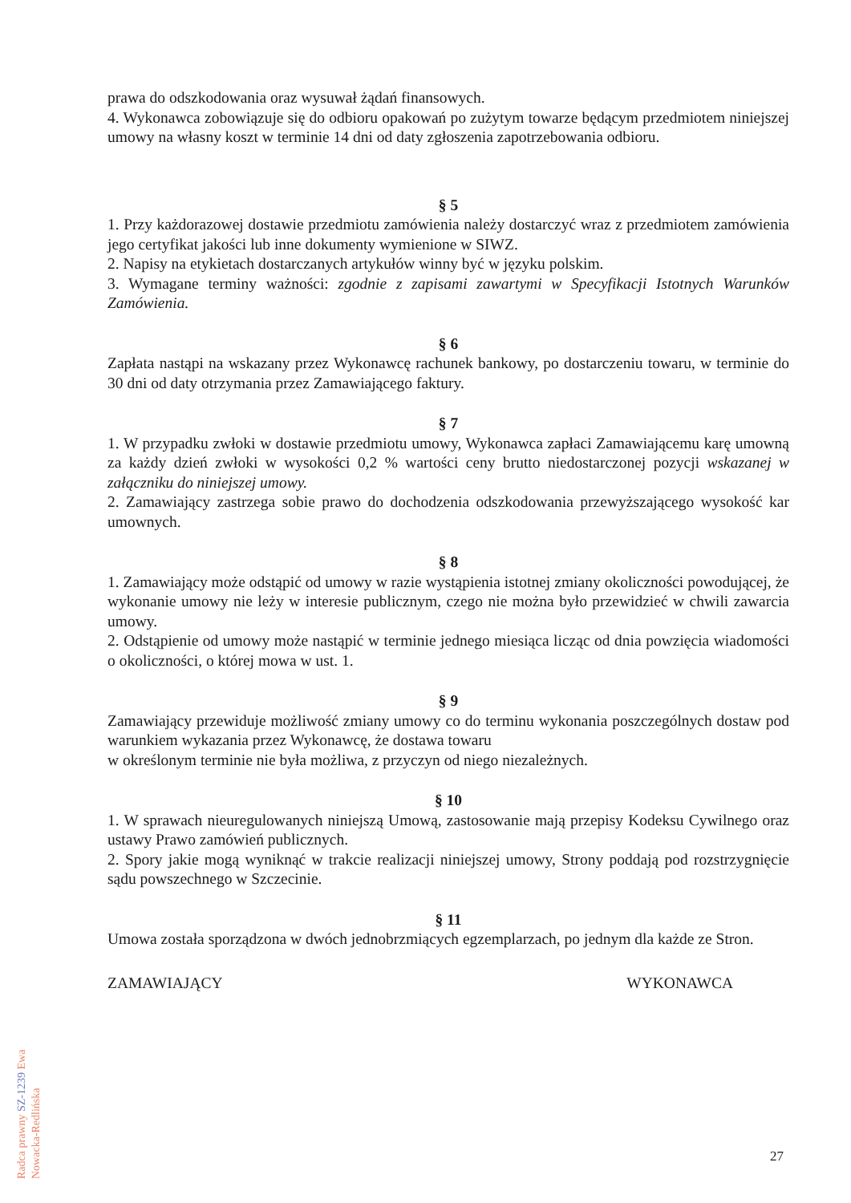prawa do odszkodowania oraz wysuwał żądań finansowych.
4. Wykonawca zobowiązuje się do odbioru opakowań po zużytym towarze będącym przedmiotem niniejszej umowy na własny koszt w terminie 14 dni od daty zgłoszenia zapotrzebowania odbioru.
§ 5
1. Przy każdorazowej dostawie przedmiotu zamówienia należy dostarczyć wraz z przedmiotem zamówienia jego certyfikat jakości lub inne dokumenty wymienione w SIWZ.
2. Napisy na etykietach dostarczanych artykułów winny być w języku polskim.
3. Wymagane terminy ważności: zgodnie z zapisami zawartymi w Specyfikacji Istotnych Warunków Zamówienia.
§ 6
Zapłata nastąpi na wskazany przez Wykonawcę rachunek bankowy, po dostarczeniu towaru, w terminie do 30 dni od daty otrzymania przez Zamawiającego faktury.
§ 7
1. W przypadku zwłoki w dostawie przedmiotu umowy, Wykonawca zapłaci Zamawiającemu karę umowną za każdy dzień zwłoki w wysokości 0,2 % wartości ceny brutto niedostarczonej pozycji wskazanej w załączniku do niniejszej umowy.
2. Zamawiający zastrzega sobie prawo do dochodzenia odszkodowania przewyższającego wysokość kar umownych.
§ 8
1. Zamawiający może odstąpić od umowy w razie wystąpienia istotnej zmiany okoliczności powodującej, że wykonanie umowy nie leży w interesie publicznym, czego nie można było przewidzieć w chwili zawarcia umowy.
2. Odstąpienie od umowy może nastąpić w terminie jednego miesiąca licząc od dnia powzięcia wiadomości o okoliczności, o której mowa w ust. 1.
§ 9
Zamawiający przewiduje możliwość zmiany umowy co do terminu wykonania poszczególnych dostaw pod warunkiem wykazania przez Wykonawcę, że dostawa towaru
w określonym terminie nie była możliwa, z przyczyn od niego niezależnych.
§ 10
1. W sprawach nieuregulowanych niniejszą Umową, zastosowanie mają przepisy Kodeksu Cywilnego oraz ustawy Prawo zamówień publicznych.
2. Spory jakie mogą wyniknąć w trakcie realizacji niniejszej umowy, Strony poddają pod rozstrzygnięcie sądu powszechnego w Szczecinie.
§ 11
Umowa została sporządzona w dwóch jednobrzmiących egzemplarzach, po jednym dla każde ze Stron.
ZAMAWIAJĄCY WYKONAWCA
Radca prawny SZ-1239 Ewa Nowacka-Redlińska
27